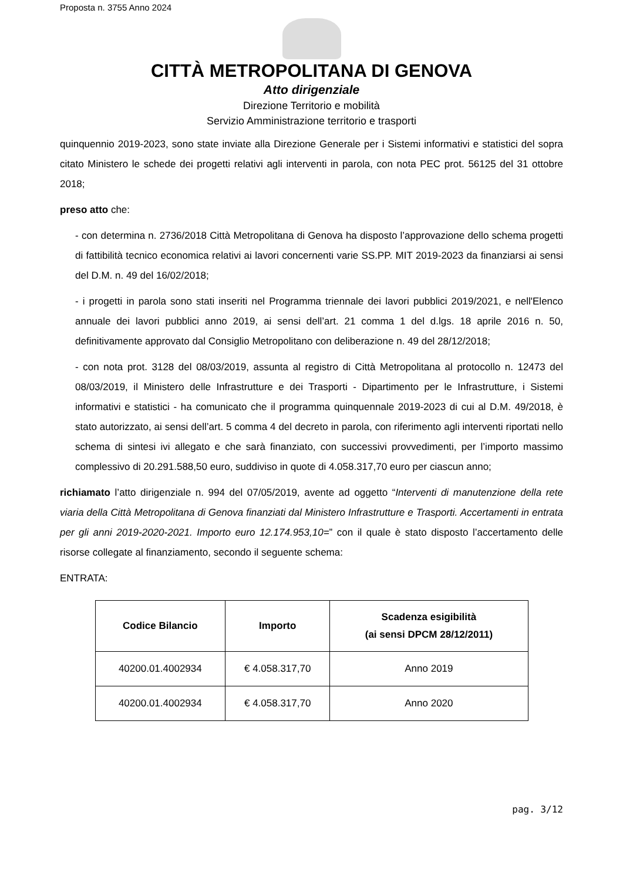Proposta n. 3755 Anno 2024
CITTÀ METROPOLITANA DI GENOVA
Atto dirigenziale
Direzione Territorio e mobilità
Servizio Amministrazione territorio e trasporti
quinquennio 2019-2023, sono state inviate alla Direzione Generale per i Sistemi informativi e statistici del sopra citato Ministero le schede dei progetti relativi agli interventi in parola, con nota PEC prot. 56125 del 31 ottobre 2018;
preso atto che:
- con determina n. 2736/2018 Città Metropolitana di Genova ha disposto l’approvazione dello schema progetti di fattibilità tecnico economica relativi ai lavori concernenti varie SS.PP. MIT 2019-2023 da finanziarsi ai sensi del D.M. n. 49 del 16/02/2018;
- i progetti in parola sono stati inseriti nel Programma triennale dei lavori pubblici 2019/2021, e nell'Elenco annuale dei lavori pubblici anno 2019, ai sensi dell’art. 21 comma 1 del d.lgs. 18 aprile 2016 n. 50, definitivamente approvato dal Consiglio Metropolitano con deliberazione n. 49 del 28/12/2018;
- con nota prot. 3128 del 08/03/2019, assunta al registro di Città Metropolitana al protocollo n. 12473 del 08/03/2019, il Ministero delle Infrastrutture e dei Trasporti - Dipartimento per le Infrastrutture, i Sistemi informativi e statistici - ha comunicato che il programma quinquennale 2019-2023 di cui al D.M. 49/2018, è stato autorizzato, ai sensi dell’art. 5 comma 4 del decreto in parola, con riferimento agli interventi riportati nello schema di sintesi ivi allegato e che sarà finanziato, con successivi provvedimenti, per l’importo massimo complessivo di 20.291.588,50 euro, suddiviso in quote di 4.058.317,70 euro per ciascun anno;
richiamato l’atto dirigenziale n. 994 del 07/05/2019, avente ad oggetto “Interventi di manutenzione della rete viaria della Città Metropolitana di Genova finanziati dal Ministero Infrastrutture e Trasporti. Accertamenti in entrata per gli anni 2019-2020-2021. Importo euro 12.174.953,10=” con il quale è stato disposto l’accertamento delle risorse collegate al finanziamento, secondo il seguente schema:
ENTRATA:
| Codice Bilancio | Importo | Scadenza esigibilità (ai sensi DPCM 28/12/2011) |
| --- | --- | --- |
| 40200.01.4002934 | € 4.058.317,70 | Anno 2019 |
| 40200.01.4002934 | € 4.058.317,70 | Anno 2020 |
pag. 3/12